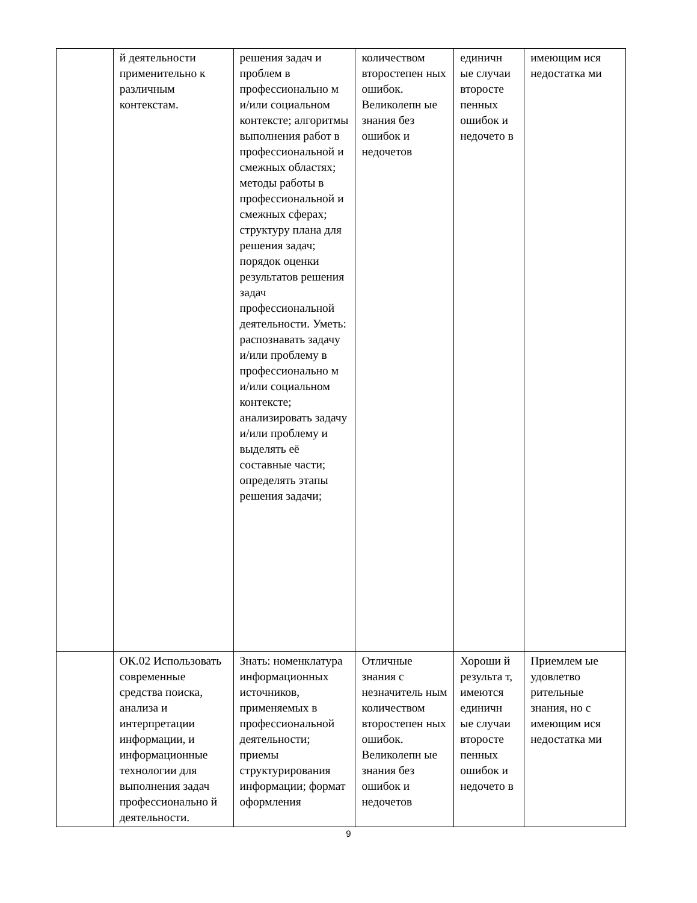| | й деятельности применительно к различным контекстам. | решения задач и проблем в профессионально м и/или социальном контексте; алгоритмы выполнения работ в профессиональной и смежных областях; методы работы в профессиональной и смежных сферах; структуру плана для решения задач; порядок оценки результатов решения задач профессиональной деятельности. Уметь: распознавать задачу и/или проблему в профессионально м и/или социальном контексте; анализировать задачу и/или проблему и выделять её составные части; определять этапы решения задачи; | количеством второстепен ных ошибок. Великолепн ые знания без ошибок и недочетов | единичн ые случаи второсте пенных ошибок и недочето в | имеющим ися недостатка ми |
| | ОК.02 Использовать современные средства поиска, анализа и интерпретации информации, и информационные технологии для выполнения задач профессионально й деятельности. | Знать: номенклатура информационных источников, применяемых в профессиональной деятельности; приемы структурирования информации; формат оформления | Отличные знания с незначитель ным количеством второстепен ных ошибок. Великолепн ые знания без ошибок и недочетов | Хороши й результа т, имеются единичн ые случаи второсте пенных ошибок и недочето в | Приемлем ые удовлетво рительные знания, но с имеющим ися недостатка ми |
9